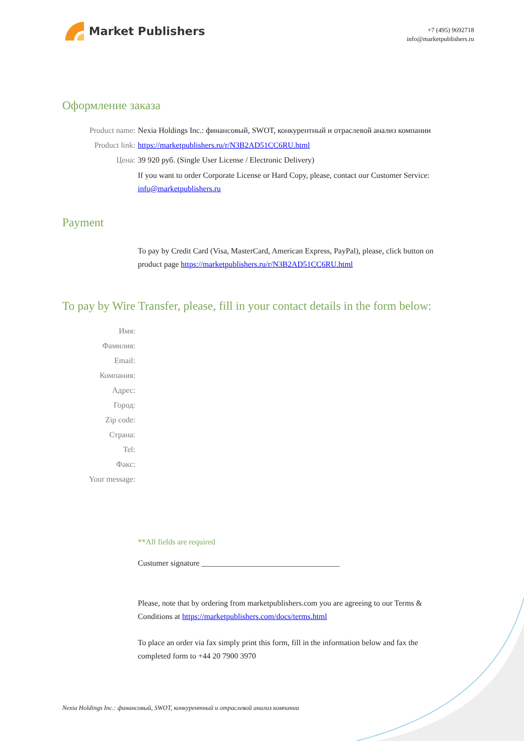Market Publishers
+7 (495) 9692718
info@marketpublishers.ru
Оформление заказа
Product name: Nexia Holdings Inc.: финансовый, SWOT, конкурентный и отраслевой анализ компании
Product link: https://marketpublishers.ru/r/N3B2AD51CC6RU.html
Цена: 39 920 руб. (Single User License / Electronic Delivery)
If you want to order Corporate License or Hard Copy, please, contact our Customer Service: info@marketpublishers.ru
Payment
To pay by Credit Card (Visa, MasterCard, American Express, PayPal), please, click button on product page https://marketpublishers.ru/r/N3B2AD51CC6RU.html
To pay by Wire Transfer, please, fill in your contact details in the form below:
Имя:
Фамилия:
Email:
Компания:
Адрес:
Город:
Zip code:
Страна:
Tel:
Факс:
Your message:
**All fields are required
Custumer signature ___________________________________
Please, note that by ordering from marketpublishers.com you are agreeing to our Terms & Conditions at https://marketpublishers.com/docs/terms.html
To place an order via fax simply print this form, fill in the information below and fax the completed form to +44 20 7900 3970
Nexia Holdings Inc.: финансовый, SWOT, конкурентный и отраслевой анализ компании